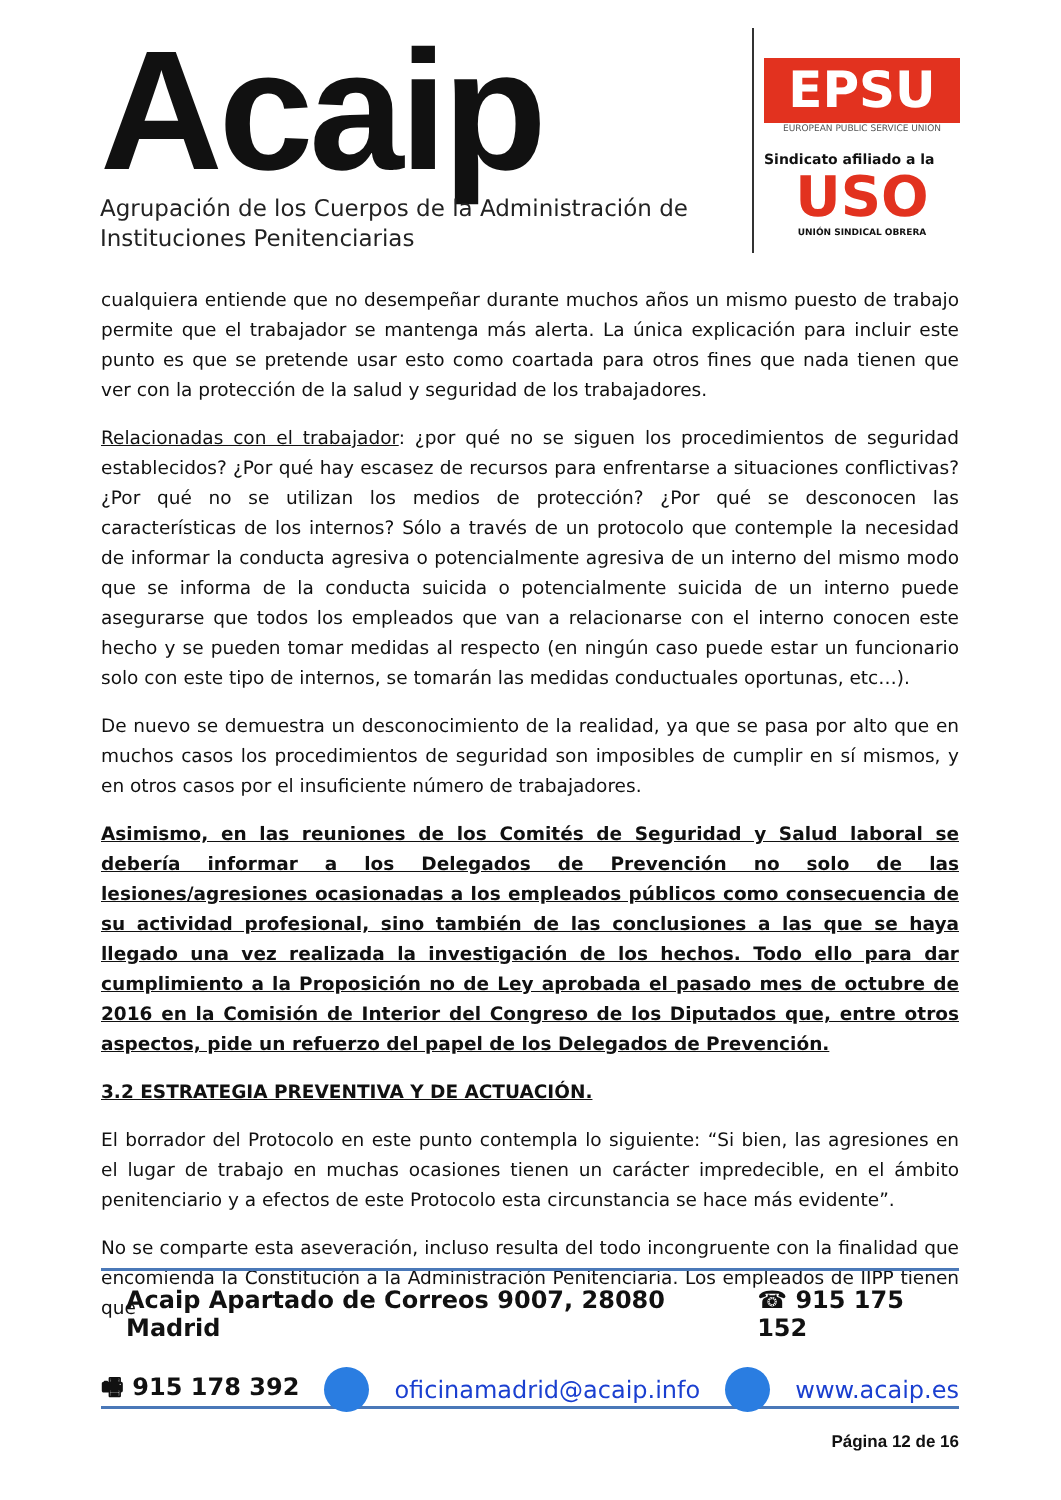Acaip
Agrupación de los Cuerpos de la Administración de
Instituciones Penitenciarias
EPSU
EUROPEAN PUBLIC SERVICE UNION
Sindicato afiliado a la
USO
UNIÓN SINDICAL OBRERA
cualquiera entiende que no desempeñar durante muchos años un mismo puesto de trabajo permite que el trabajador se mantenga más alerta. La única explicación para incluir este punto es que se pretende usar esto como coartada para otros fines que nada tienen que ver con la protección de la salud y seguridad de los trabajadores.
Relacionadas con el trabajador: ¿por qué no se siguen los procedimientos de seguridad establecidos? ¿Por qué hay escasez de recursos para enfrentarse a situaciones conflictivas? ¿Por qué no se utilizan los medios de protección? ¿Por qué se desconocen las características de los internos? Sólo a través de un protocolo que contemple la necesidad de informar la conducta agresiva o potencialmente agresiva de un interno del mismo modo que se informa de la conducta suicida o potencialmente suicida de un interno puede asegurarse que todos los empleados que van a relacionarse con el interno conocen este hecho y se pueden tomar medidas al respecto (en ningún caso puede estar un funcionario solo con este tipo de internos, se tomarán las medidas conductuales oportunas, etc…).
De nuevo se demuestra un desconocimiento de la realidad, ya que se pasa por alto que en muchos casos los procedimientos de seguridad son imposibles de cumplir en sí mismos, y en otros casos por el insuficiente número de trabajadores.
Asimismo, en las reuniones de los Comités de Seguridad y Salud laboral se debería informar a los Delegados de Prevención no solo de las lesiones/agresiones ocasionadas a los empleados públicos como consecuencia de su actividad profesional, sino también de las conclusiones a las que se haya llegado una vez realizada la investigación de los hechos. Todo ello para dar cumplimiento a la Proposición no de Ley aprobada el pasado mes de octubre de 2016 en la Comisión de Interior del Congreso de los Diputados que, entre otros aspectos, pide un refuerzo del papel de los Delegados de Prevención.
3.2 ESTRATEGIA PREVENTIVA Y DE ACTUACIÓN.
El borrador del Protocolo en este punto contempla lo siguiente: “Si bien, las agresiones en el lugar de trabajo en muchas ocasiones tienen un carácter impredecible, en el ámbito penitenciario y a efectos de este Protocolo esta circunstancia se hace más evidente”.
No se comparte esta aseveración, incluso resulta del todo incongruente con la finalidad que encomienda la Constitución a la Administración Penitenciaria. Los empleados de IIPP tienen que
Acaip Apartado de Correos 9007, 28080 Madrid ☎ 915 175 152
🖷 915 178 392 oficinamadrid@acaip.info www.acaip.es
Página 12 de 16